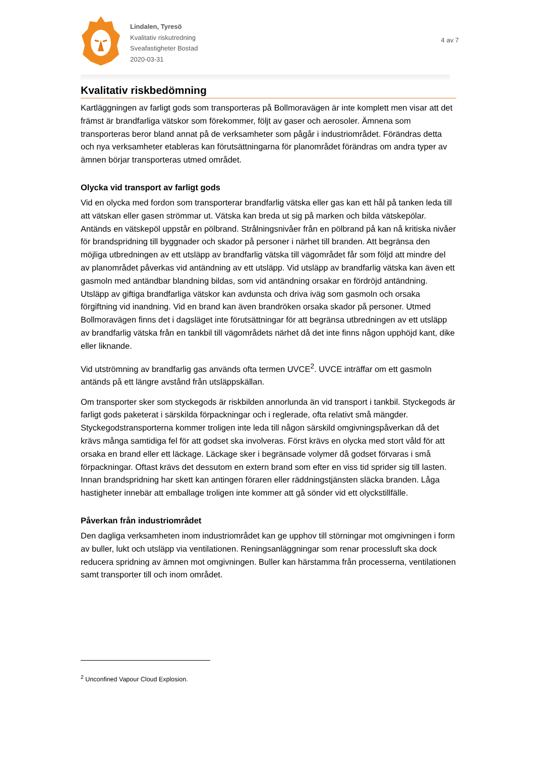Lindalen, Tyresö
Kvalitativ riskutredning
Sveafastigheter Bostad
2020-03-31
4 av 7
Kvalitativ riskbedömning
Kartläggningen av farligt gods som transporteras på Bollmoravägen är inte komplett men visar att det främst är brandfarliga vätskor som förekommer, följt av gaser och aerosoler. Ämnena som transporteras beror bland annat på de verksamheter som pågår i industriområdet. Förändras detta och nya verksamheter etableras kan förutsättningarna för planområdet förändras om andra typer av ämnen börjar transporteras utmed området.
Olycka vid transport av farligt gods
Vid en olycka med fordon som transporterar brandfarlig vätska eller gas kan ett hål på tanken leda till att vätskan eller gasen strömmar ut. Vätska kan breda ut sig på marken och bilda vätskepölar. Antänds en vätskepöl uppstår en pölbrand. Strålningsnivåer från en pölbrand på kan nå kritiska nivåer för brandspridning till byggnader och skador på personer i närhet till branden. Att begränsa den möjliga utbredningen av ett utsläpp av brandfarlig vätska till vägområdet får som följd att mindre del av planområdet påverkas vid antändning av ett utsläpp. Vid utsläpp av brandfarlig vätska kan även ett gasmoln med antändbar blandning bildas, som vid antändning orsakar en fördröjd antändning. Utsläpp av giftiga brandfarliga vätskor kan avdunsta och driva iväg som gasmoln och orsaka förgiftning vid inandning. Vid en brand kan även brandröken orsaka skador på personer. Utmed Bollmoravägen finns det i dagsläget inte förutsättningar för att begränsa utbredningen av ett utsläpp av brandfarlig vätska från en tankbil till vägområdets närhet då det inte finns någon upphöjd kant, dike eller liknande.
Vid utströmning av brandfarlig gas används ofta termen UVCE<sup>2</sup>. UVCE inträffar om ett gasmoln antänds på ett längre avstånd från utsläppskällan.
Om transporter sker som styckegods är riskbilden annorlunda än vid transport i tankbil. Styckegods är farligt gods paketerat i särskilda förpackningar och i reglerade, ofta relativt små mängder. Styckegodstransporterna kommer troligen inte leda till någon särskild omgivningspåverkan då det krävs många samtidiga fel för att godset ska involveras. Först krävs en olycka med stort våld för att orsaka en brand eller ett läckage. Läckage sker i begränsade volymer då godset förvaras i små förpackningar. Oftast krävs det dessutom en extern brand som efter en viss tid sprider sig till lasten. Innan brandspridning har skett kan antingen föraren eller räddningstjänsten släcka branden. Låga hastigheter innebär att emballage troligen inte kommer att gå sönder vid ett olyckstillfälle.
Påverkan från industriområdet
Den dagliga verksamheten inom industriområdet kan ge upphov till störningar mot omgivningen i form av buller, lukt och utsläpp via ventilationen. Reningsanläggningar som renar processluft ska dock reducera spridning av ämnen mot omgivningen. Buller kan härstamma från processerna, ventilationen samt transporter till och inom området.
<sup>2</sup> Unconfined Vapour Cloud Explosion.